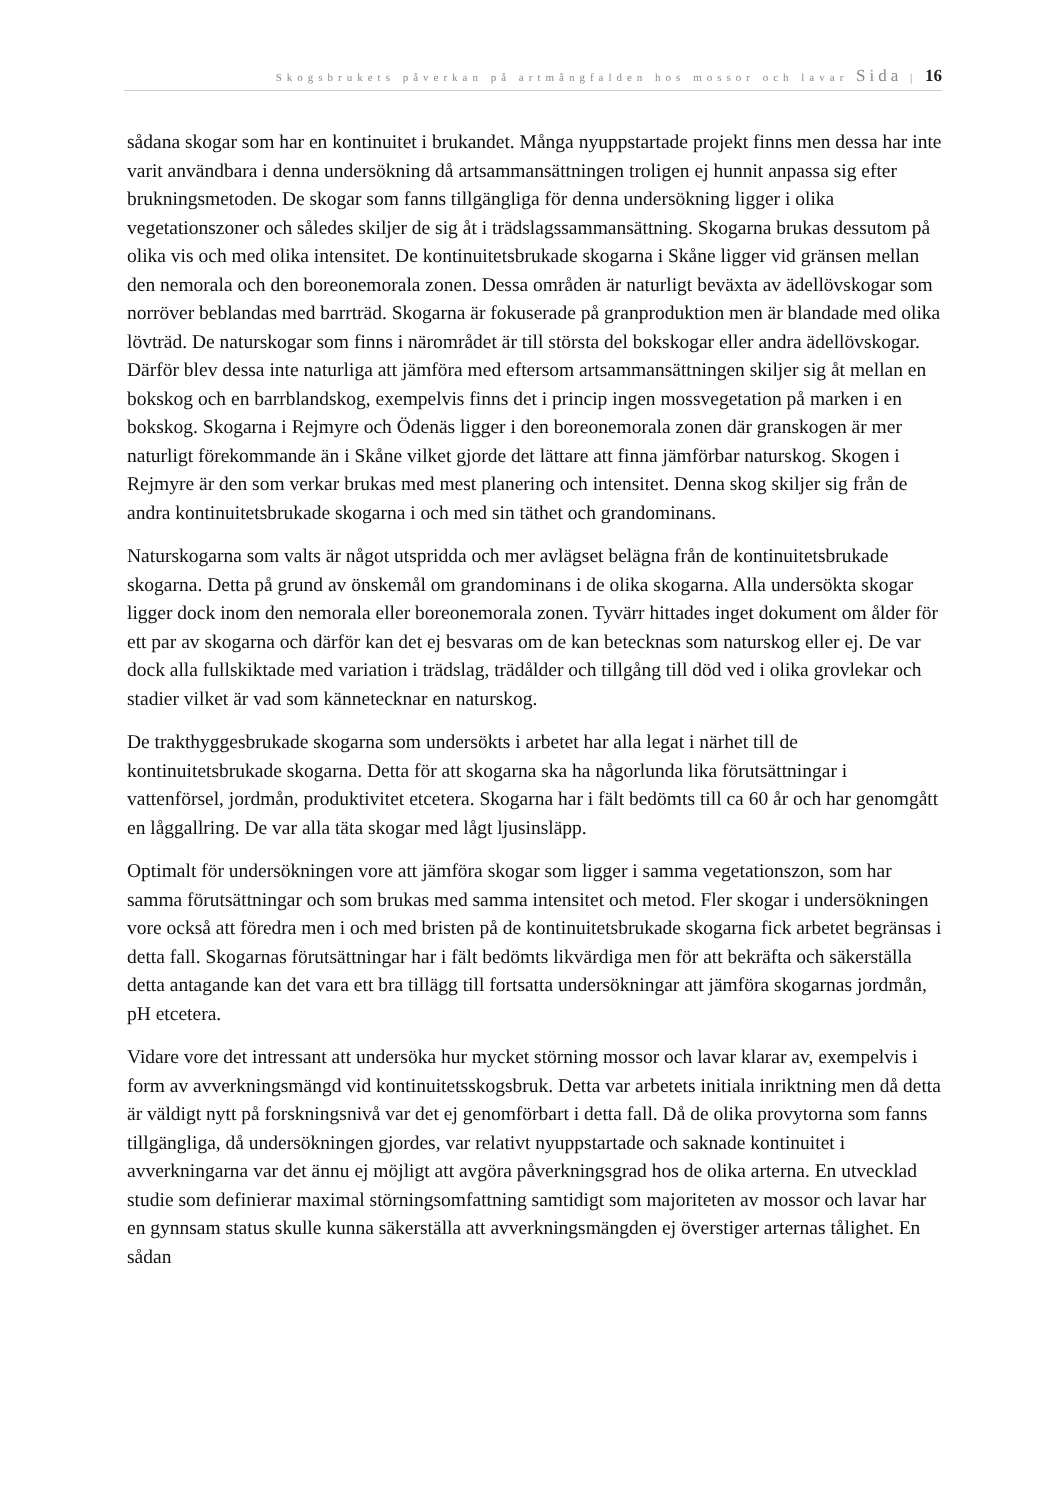Skogsbrukets påverkan på artmångfalden hos mossor och lavar Sida | 16
sådana skogar som har en kontinuitet i brukandet. Många nyuppstartade projekt finns men dessa har inte varit användbara i denna undersökning då artsammansättningen troligen ej hunnit anpassa sig efter brukningsmetoden. De skogar som fanns tillgängliga för denna undersökning ligger i olika vegetationszoner och således skiljer de sig åt i trädslagssammansättning. Skogarna brukas dessutom på olika vis och med olika intensitet. De kontinuitetsbrukade skogarna i Skåne ligger vid gränsen mellan den nemorala och den boreonemorala zonen. Dessa områden är naturligt beväxta av ädellövskogar som norröver beblandas med barrträd. Skogarna är fokuserade på granproduktion men är blandade med olika lövträd. De naturskogar som finns i närområdet är till största del bokskogar eller andra ädellövskogar. Därför blev dessa inte naturliga att jämföra med eftersom artsammansättningen skiljer sig åt mellan en bokskog och en barrblandskog, exempelvis finns det i princip ingen mossvegetation på marken i en bokskog. Skogarna i Rejmyre och Ödenäs ligger i den boreonemorala zonen där granskogen är mer naturligt förekommande än i Skåne vilket gjorde det lättare att finna jämförbar naturskog. Skogen i Rejmyre är den som verkar brukas med mest planering och intensitet. Denna skog skiljer sig från de andra kontinuitetsbrukade skogarna i och med sin täthet och grandominans.
Naturskogarna som valts är något utspridda och mer avlägset belägna från de kontinuitetsbrukade skogarna. Detta på grund av önskemål om grandominans i de olika skogarna. Alla undersökta skogar ligger dock inom den nemorala eller boreonemorala zonen. Tyvärr hittades inget dokument om ålder för ett par av skogarna och därför kan det ej besvaras om de kan betecknas som naturskog eller ej. De var dock alla fullskiktade med variation i trädslag, trädålder och tillgång till död ved i olika grovlekar och stadier vilket är vad som kännetecknar en naturskog.
De trakthyggesbrukade skogarna som undersökts i arbetet har alla legat i närhet till de kontinuitetsbrukade skogarna. Detta för att skogarna ska ha någorlunda lika förutsättningar i vattenförsel, jordmån, produktivitet etcetera. Skogarna har i fält bedömts till ca 60 år och har genomgått en låggallring. De var alla täta skogar med lågt ljusinsläpp.
Optimalt för undersökningen vore att jämföra skogar som ligger i samma vegetationszon, som har samma förutsättningar och som brukas med samma intensitet och metod. Fler skogar i undersökningen vore också att föredra men i och med bristen på de kontinuitetsbrukade skogarna fick arbetet begränsas i detta fall. Skogarnas förutsättningar har i fält bedömts likvärdiga men för att bekräfta och säkerställa detta antagande kan det vara ett bra tillägg till fortsatta undersökningar att jämföra skogarnas jordmån, pH etcetera.
Vidare vore det intressant att undersöka hur mycket störning mossor och lavar klarar av, exempelvis i form av avverkningsmängd vid kontinuitetsskogsbruk. Detta var arbetets initiala inriktning men då detta är väldigt nytt på forskningsnivå var det ej genomförbart i detta fall. Då de olika provytorna som fanns tillgängliga, då undersökningen gjordes, var relativt nyuppstartade och saknade kontinuitet i avverkningarna var det ännu ej möjligt att avgöra påverkningsgrad hos de olika arterna. En utvecklad studie som definierar maximal störningsomfattning samtidigt som majoriteten av mossor och lavar har en gynnsam status skulle kunna säkerställa att avverkningsmängden ej överstiger arternas tålighet. En sådan